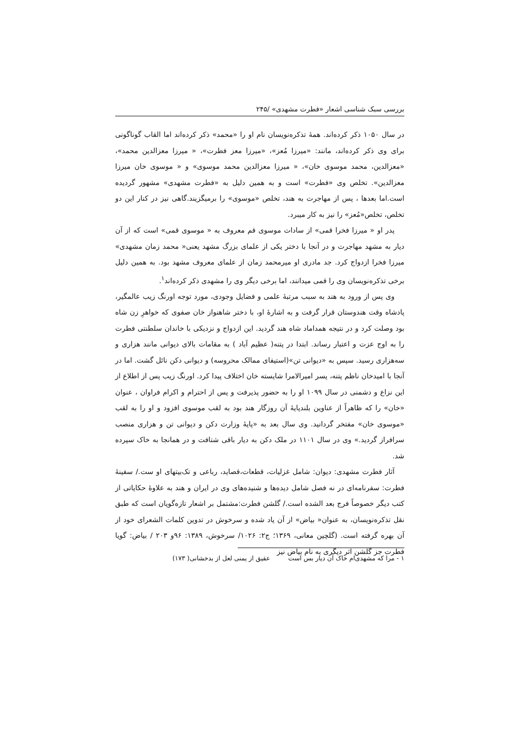بررسی سبک شناسی اشعار «فطرت مشهدی» /۲۴۵
در سال ۱۰۵۰ ذکر کرده‌اند. همهٔ تذکره‌نویسان نام او را «محمد» ذکر کرده‌اند اما القاب گوناگونی برای وی ذکر کرده‌اند، مانند: «میرزا مُعز»، «میرزا معز فطرت»، « میرزا معزالدین محمد»، «معزالدین، محمد موسوی خان»، « میرزا معزالدین محمد موسوی» و « موسوی خان میرزا معزالدین». تخلص وی «فطرت» است و به همین دلیل به «فطرت مشهدی» مشهور گردیده است.اما بعدها ، پس از مهاجرت به هند، تخلص «موسوی» را برمیگزیند.گاهی نیز در کنار این دو تخلص، تخلص«مُعز» را نیز به کار میبرد.
پدر او « میرزا فخرا قمی» از سادات موسوی قم معروف به « موسوی قمی» است که از آن دیار به مشهد مهاجرت و در آنجا با دختر یکی از علمای بزرگ مشهد یعنی« محمد زمان مشهدی» میرزا فخرا ازدواج کرد. جد مادری او میرمحمد زمان از علمای معروف مشهد بود. به همین دلیل برخی تذکره‌نویسان وی را قمی میدانند، اما برخی دیگر وی را مشهدی ذکر کرده‌اند<sup>۱</sup>.
وی پس از ورود به هند به سبب مرتبهٔ علمی و فضایل وجودی، مورد توجه اورنگ زیب عالمگیر، پادشاه وقت هندوستان قرار گرفت و به اشارهٔ او، با دختر شاهنواز خان صفوی که خواهرِ زن شاه بود وصلت کرد و در نتیجه همداماد شاه هند گردید. این ازدواج و نزدیکی با خاندان سلطنتی فطرت را به اوج عزت و اعتبار رساند. ابتدا در پتنه( عظیم آباد ) به مقامات بالای دیوانی مانند هزاری و سه‌هزاری رسید. سپس به «دیوانی تن»(استیفای ممالک محروسه) و دیوانی دکن نائل گشت. اما در آنجا با امیدخان ناظم پتنه، پسر امیرالامرا شایسته خان اختلاف پیدا کرد. اورنگ زیب پس از اطلاع از این نزاع و دشمنی در سال ۱۰۹۹ او را به حضور پذیرفت و پس از احترام و اکرام فراوان ، عنوان «خان» را که ظاهراً از عناوین بلندپایهٔ آن روزگار هند بود به لقب موسوی افزود و او را به لقب «موسوی خان» مفتخر گردانید. وی سال بعد به «پایهٔ وزارت دکن و دیوانی تن و هزاری منصب سرافراز گردید.» وی در سال ۱۱۰۱ در ملک دکن به دیار باقی شتافت و در همانجا به خاک سپرده شد.
آثار فطرت مشهدی: دیوان: شامل غزلیات، قطعات،قصاید، رباعی و تک‌بیتهای او ست./ سفینهٔ فطرت: سفرنامه‌ای در نه فصل شامل دیده‌ها و شنیده‌های وی در ایران و هند به علاوهٔ حکایاتی از کتب دیگر خصوصاً فرج بعد الشده است./ گلشن فطرت:مشتمل بر اشعار تازه‌گویان است که طبق نقل تذکره‌نویسان، به عنوان« بیاض» از آن یاد شده و سرخوش در تدوین کلمات الشعرای خود از آن بهره گرفته است. (گلچین معانی، ۱۳۶۹؛ ج۲: ۱۰۲۶/ سرخوش، ۱۳۸۹: ۹۶و ۲۰۳ / بیاض: گویا فطرت جز گلشن اثر دیگری به نام بیاض نیز
۱ - مرا که مشهدی‌ام خاک آن دیار بس است عقیق از یمنی لعل از بدخشانی( ۱۷۳)